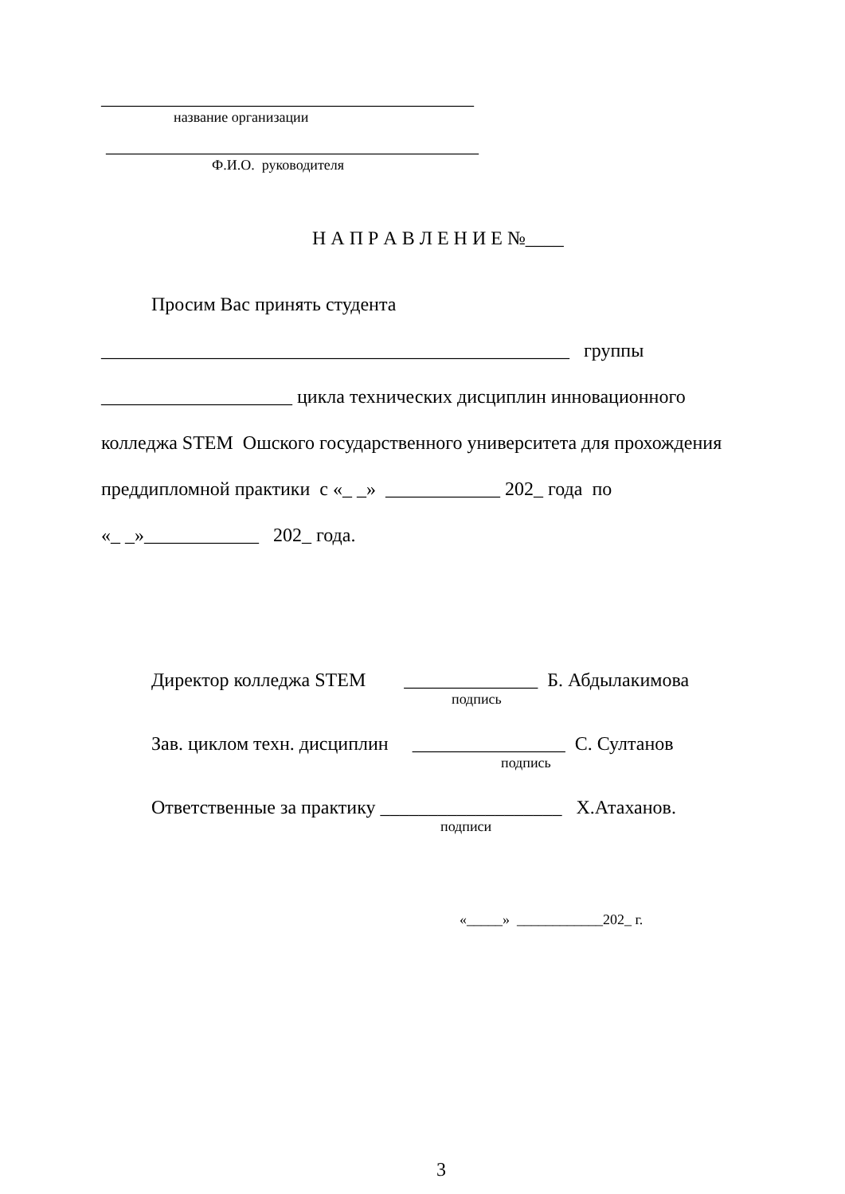_______________________________________
название организации
_______________________________________
Ф.И.О. руководителя
Н А П Р А В Л Е Н И Е №____
Просим Вас принять студента
_________________________________________________ группы
____________________ цикла технических дисциплин инновационного
колледжа STEM Ошского государственного университета для прохождения
преддипломной практики с «_ _» ____________ 202_ года по
«_ _»____________ 202_ года.
Директор колледжа STEM ______________ Б. Абдылакимова
подпись
Зав. циклом техн. дисциплин ________________ С. Султанов
подпись
Ответственные за практику ___________________ Х.Атаханов.
подписи
«_____» ____________202_ г.
3